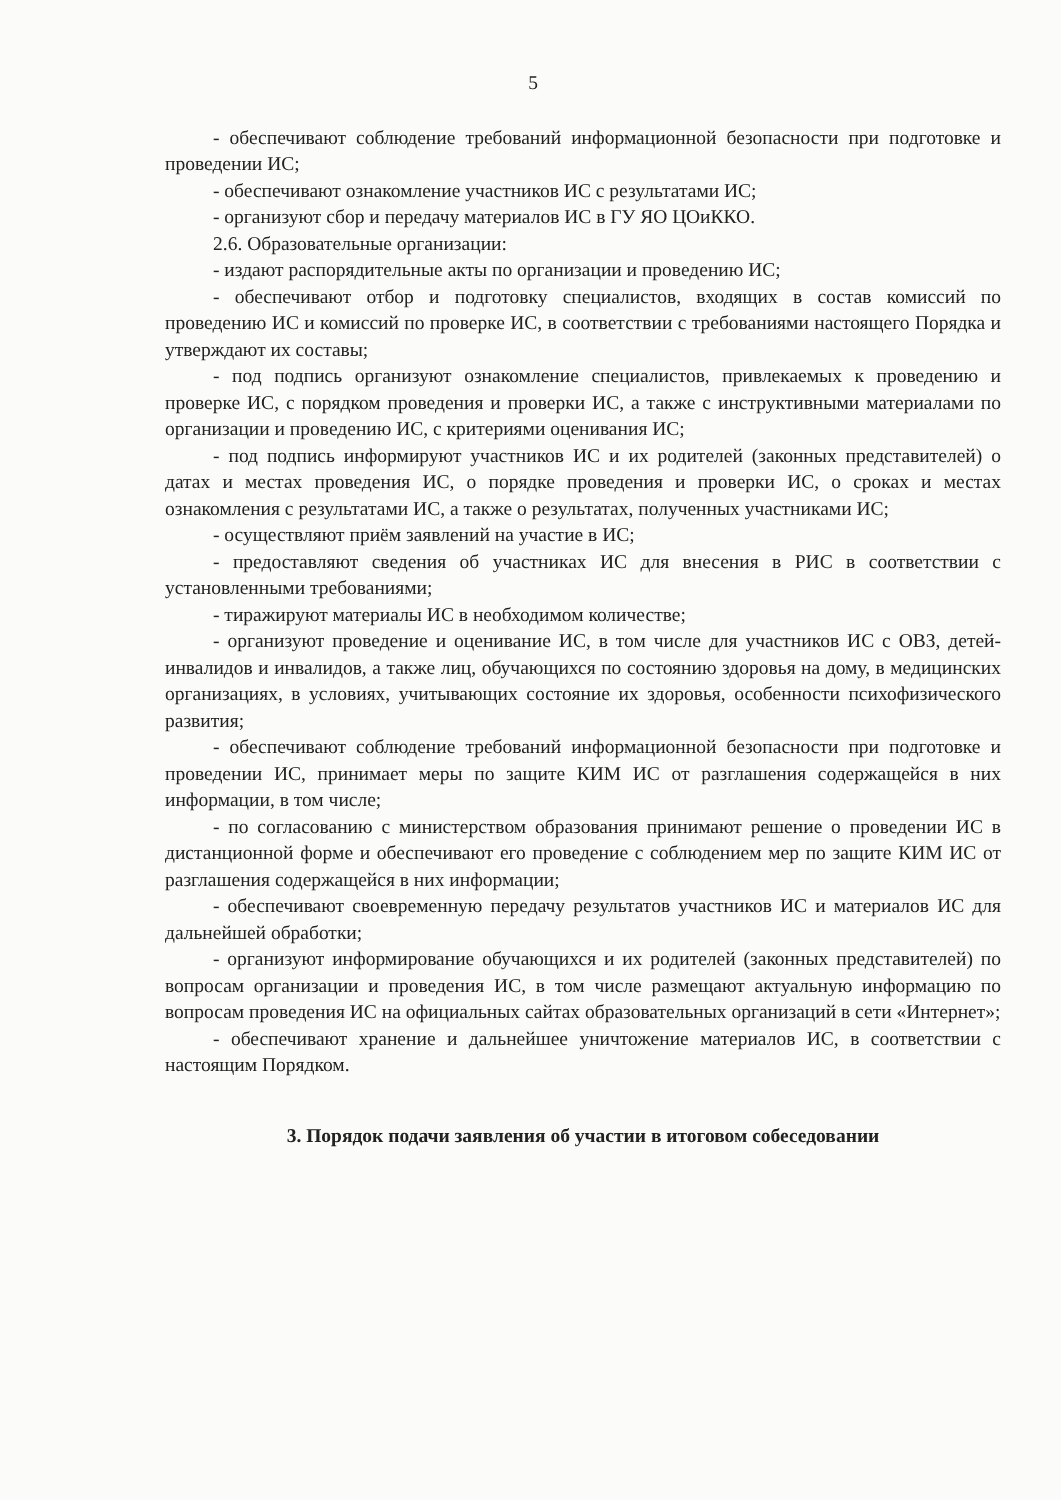5
- обеспечивают соблюдение требований информационной безопасности при подготовке и проведении ИС;
- обеспечивают ознакомление участников ИС с результатами ИС;
- организуют сбор и передачу материалов ИС в ГУ ЯО ЦОиККО.
2.6. Образовательные организации:
- издают распорядительные акты по организации и проведению ИС;
- обеспечивают отбор и подготовку специалистов, входящих в состав комиссий по проведению ИС и комиссий по проверке ИС, в соответствии с требованиями настоящего Порядка и утверждают их составы;
- под подпись организуют ознакомление специалистов, привлекаемых к проведению и проверке ИС, с порядком проведения и проверки ИС, а также с инструктивными материалами по организации и проведению ИС, с критериями оценивания ИС;
- под подпись информируют участников ИС и их родителей (законных представителей) о датах и местах проведения ИС, о порядке проведения и проверки ИС, о сроках и местах ознакомления с результатами ИС, а также о результатах, полученных участниками ИС;
- осуществляют приём заявлений на участие в ИС;
- предоставляют сведения об участниках ИС для внесения в РИС в соответствии с установленными требованиями;
- тиражируют материалы ИС в необходимом количестве;
- организуют проведение и оценивание ИС, в том числе для участников ИС с ОВЗ, детей-инвалидов и инвалидов, а также лиц, обучающихся по состоянию здоровья на дому, в медицинских организациях, в условиях, учитывающих состояние их здоровья, особенности психофизического развития;
- обеспечивают соблюдение требований информационной безопасности при подготовке и проведении ИС, принимает меры по защите КИМ ИС от разглашения содержащейся в них информации, в том числе;
- по согласованию с министерством образования принимают решение о проведении ИС в дистанционной форме и обеспечивают его проведение с соблюдением мер по защите КИМ ИС от разглашения содержащейся в них информации;
- обеспечивают своевременную передачу результатов участников ИС и материалов ИС для дальнейшей обработки;
- организуют информирование обучающихся и их родителей (законных представителей) по вопросам организации и проведения ИС, в том числе размещают актуальную информацию по вопросам проведения ИС на официальных сайтах образовательных организаций в сети «Интернет»;
- обеспечивают хранение и дальнейшее уничтожение материалов ИС, в соответствии с настоящим Порядком.
3. Порядок подачи заявления об участии в итоговом собеседовании